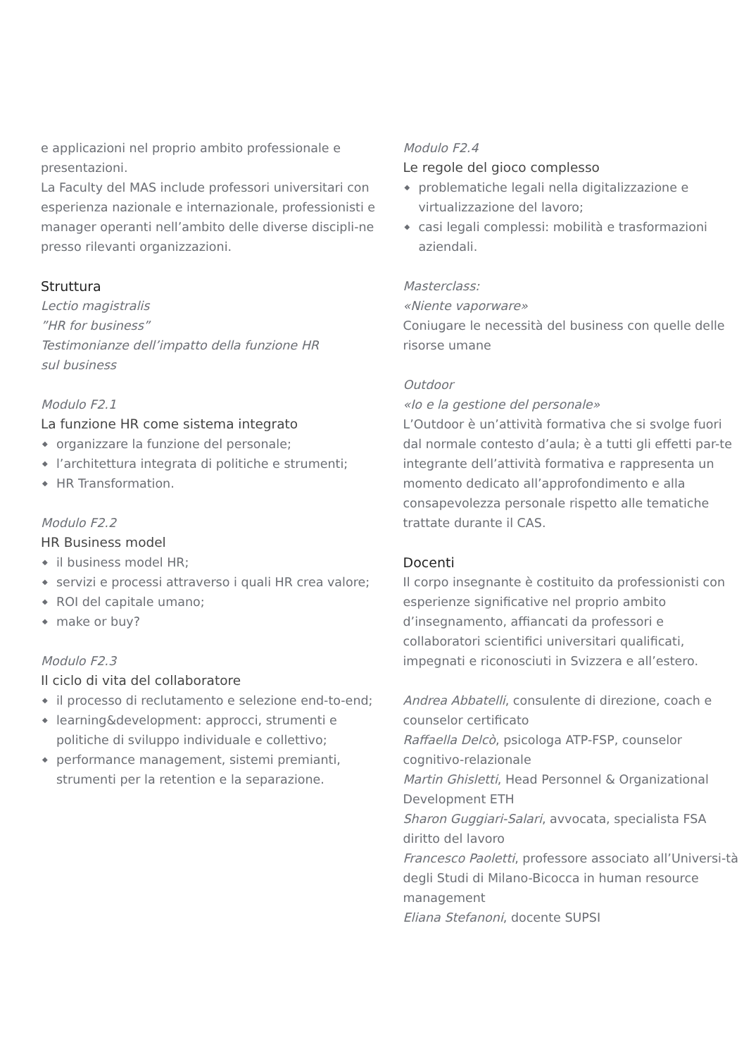e applicazioni nel proprio ambito professionale e presentazioni.
La Faculty del MAS include professori universitari con esperienza nazionale e internazionale, professionisti e manager operanti nell’ambito delle diverse discipli-ne presso rilevanti organizzazioni.
Struttura
Lectio magistralis
”HR for business”
Testimonianze dell’impatto della funzione HR
sul business
Modulo F2.1
La funzione HR come sistema integrato
◆ organizzare la funzione del personale;
◆ l’architettura integrata di politiche e strumenti;
◆ HR Transformation.
Modulo F2.2
HR Business model
◆ il business model HR;
◆ servizi e processi attraverso i quali HR crea valore;
◆ ROI del capitale umano;
◆ make or buy?
Modulo F2.3
Il ciclo di vita del collaboratore
◆ il processo di reclutamento e selezione end-to-end;
◆ learning&development: approcci, strumenti e politiche di sviluppo individuale e collettivo;
◆ performance management, sistemi premianti, strumenti per la retention e la separazione.
Modulo F2.4
Le regole del gioco complesso
◆ problematiche legali nella digitalizzazione e virtualizzazione del lavoro;
◆ casi legali complessi: mobilità e trasformazioni aziendali.
Masterclass:
«Niente vaporware»
Coniugare le necessità del business con quelle delle risorse umane
Outdoor
«Io e la gestione del personale»
L’Outdoor è un’attività formativa che si svolge fuori dal normale contesto d’aula; è a tutti gli effetti par-te integrante dell’attività formativa e rappresenta un momento dedicato all’approfondimento e alla consapevolezza personale rispetto alle tematiche trattate durante il CAS.
Docenti
Il corpo insegnante è costituito da professionisti con esperienze significative nel proprio ambito d’insegnamento, affiancati da professori e collaboratori scientifici universitari qualificati, impegnati e riconosciuti in Svizzera e all’estero.
Andrea Abbatelli, consulente di direzione, coach e counselor certificato
Raffaella Delcò, psicologa ATP-FSP, counselor cognitivo-relazionale
Martin Ghisletti, Head Personnel & Organizational Development ETH
Sharon Guggiari-Salari, avvocata, specialista FSA diritto del lavoro
Francesco Paoletti, professore associato all’Universi-tà degli Studi di Milano-Bicocca in human resource management
Eliana Stefanoni, docente SUPSI